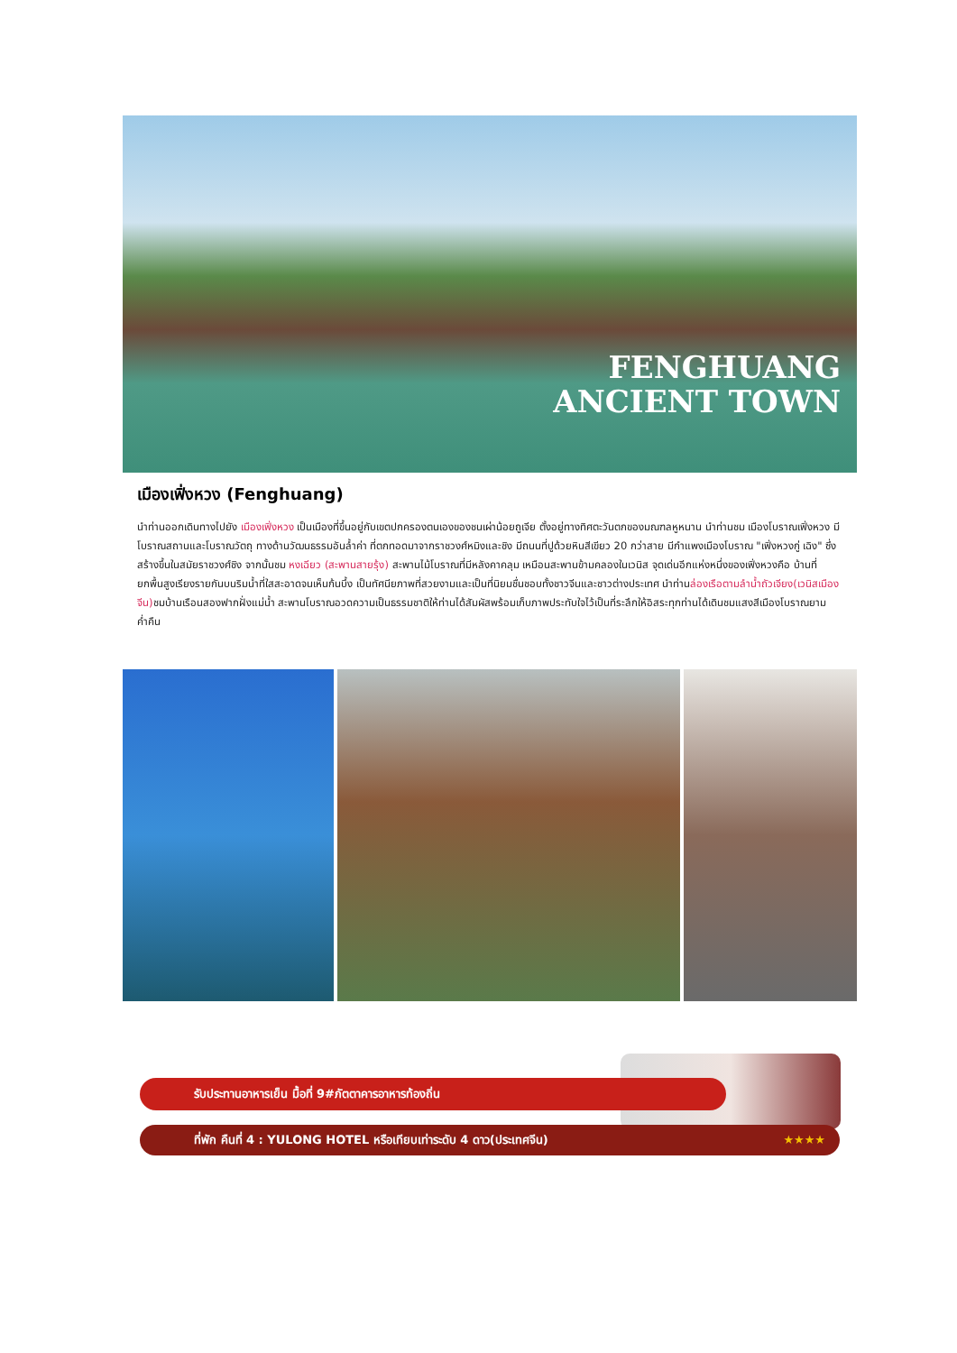FENGHUANG
ANCIENT TOWN
เมืองเฟิ่งหวง (Fenghuang)
นำท่านออกเดินทางไปยัง เมืองเฟิ่งหวง เป็นเมืองที่ขึ้นอยู่กับเขตปกครองตนเองของชนเผ่าน้อยถูเจีย ตั้งอยู่ทางทิศตะวันตกของมณฑลหูหนาน นำท่านชม เมืองโบราณเฟิ่งหวง มีโบราณสถานและโบราณวัตถุ ทางด้านวัฒนธรรมอันล้ำค่า ที่ตกทอดมาจากราชวงศ์หมิงและชิง มีถนนที่ปูด้วยหินสีเขียว 20 กว่าสาย มีกำแพงเมืองโบราณ "เฟิ่งหวงกู่ เฉิง" ซึ่งสร้างขึ้นในสมัยราชวงศ์ชิง จากนั้นชม หงเฉียว (สะพานสายรุ้ง) สะพานไม้โบราณที่มีหลังคาคลุม เหมือนสะพานข้ามคลองในเวนิส จุดเด่นอีกแห่งหนึ่งของเฟิ่งหวงคือ บ้านที่ยกพื้นสูงเรียงรายกันบนริมน้ำที่ใสสะอาดจนเห็นก้นบึ้ง เป็นทัศนียภาพที่สวยงามและเป็นที่นิยมชื่นชอบทั้งชาวจีนและชาวต่างประเทศ นำท่านล่องเรือตามลำน้ำถัวเจียง(เวนิสเมืองจีน) ชมบ้านเรือนสองฟากฝั่งแม่น้ำ สะพานโบราณอวดความเป็นธรรมชาติให้ท่านได้สัมผัสพร้อมเก็บภาพประทับใจไว้เป็นที่ระลึกให้อิสระทุกท่านได้เดินชมแสงสีเมืองโบราณยามค่ำคืน
รับประทานอาหารเย็น มื้อที่ 9#ภัตตาคารอาหารท้องถิ่น
ที่พัก คืนที่ 4 : YULONG HOTEL หรือเทียบเท่าระดับ 4 ดาว(ประเทศจีน) ★★★★